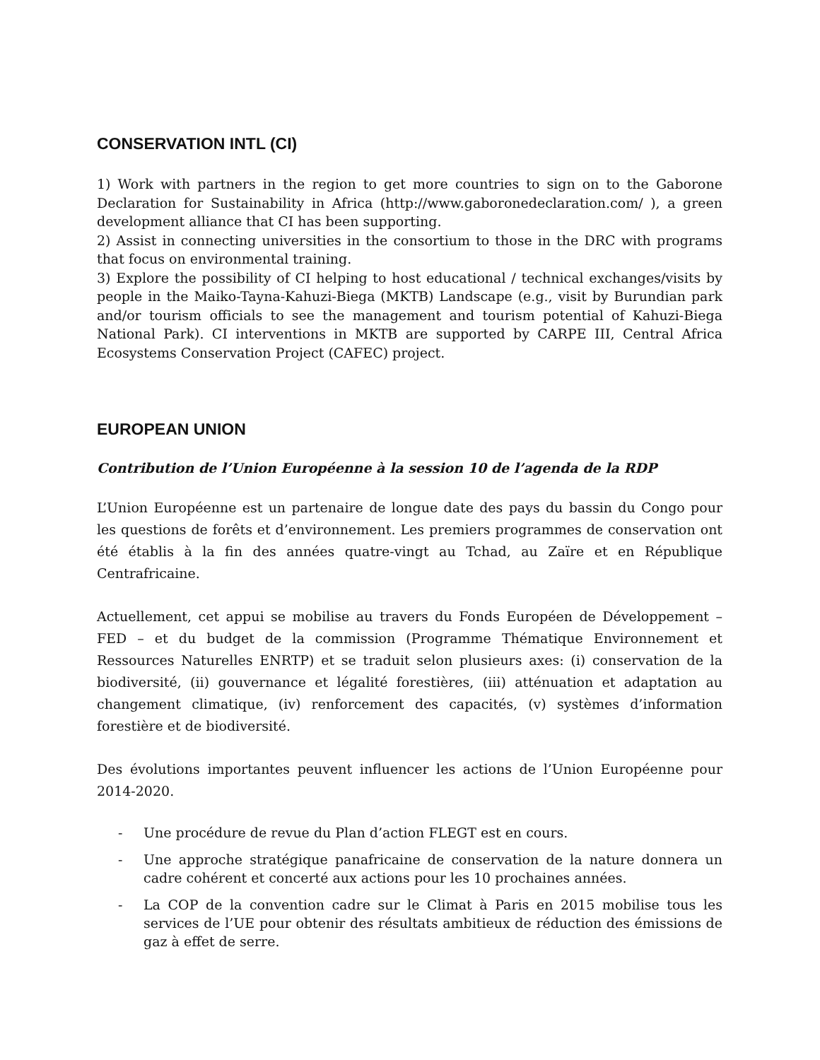CONSERVATION INTL (CI)
1) Work with partners in the region to get more countries to sign on to the Gaborone Declaration for Sustainability in Africa (http://www.gaboronedeclaration.com/ ), a green development alliance that CI has been supporting.
2) Assist in connecting universities in the consortium to those in the DRC with programs that focus on environmental training.
3) Explore the possibility of CI helping to host educational / technical exchanges/visits by people in the Maiko-Tayna-Kahuzi-Biega (MKTB) Landscape (e.g., visit by Burundian park and/or tourism officials to see the management and tourism potential of Kahuzi-Biega National Park). CI interventions in MKTB are supported by CARPE III, Central Africa Ecosystems Conservation Project (CAFEC) project.
EUROPEAN UNION
Contribution de l’Union Européenne à la session 10 de l’agenda de la RDP
L’Union Européenne est un partenaire de longue date des pays du bassin du Congo pour les questions de forêts et d’environnement. Les premiers programmes de conservation ont été établis à la fin des années quatre-vingt au Tchad, au Zaïre et en République Centrafricaine.
Actuellement, cet appui se mobilise au travers du Fonds Européen de Développement – FED – et du budget de la commission (Programme Thématique Environnement et Ressources Naturelles ENRTP) et se traduit selon plusieurs axes: (i) conservation de la biodiversité, (ii) gouvernance et légalité forestières, (iii) atténuation et adaptation au changement climatique, (iv) renforcement des capacités, (v) systèmes d’information forestière et de biodiversité.
Des évolutions importantes peuvent influencer les actions de l’Union Européenne pour 2014-2020.
- Une procédure de revue du Plan d’action FLEGT est en cours.
- Une approche stratégique panafricaine de conservation de la nature donnera un cadre cohérent et concerté aux actions pour les 10 prochaines années.
- La COP de la convention cadre sur le Climat à Paris en 2015 mobilise tous les services de l’UE pour obtenir des résultats ambitieux de réduction des émissions de gaz à effet de serre.